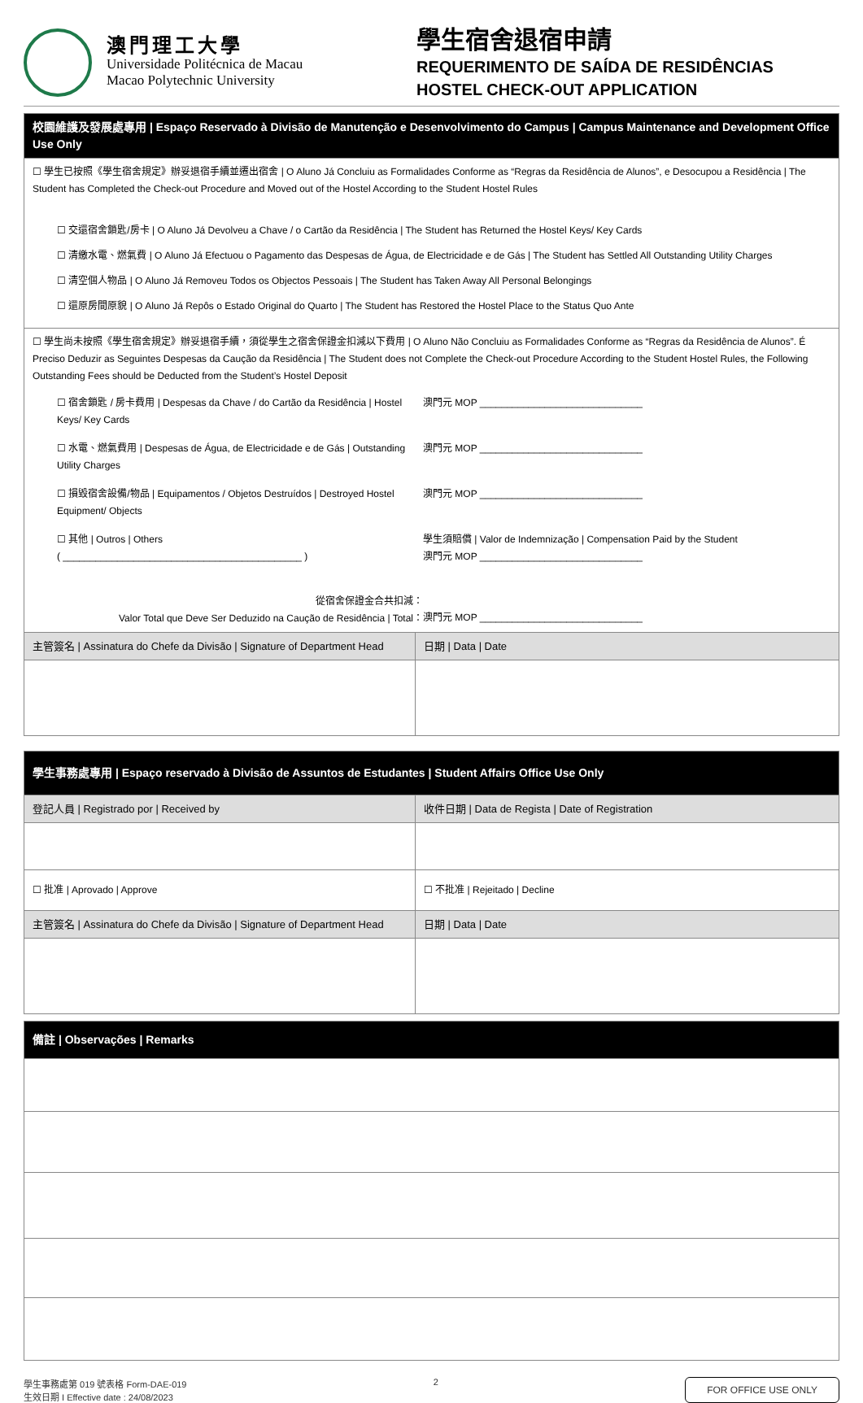澳門理工大學
Universidade Politécnica de Macau
Macao Polytechnic University
學生宿舍退宿申請
REQUERIMENTO DE SAÍDA DE RESIDÊNCIAS
HOSTEL CHECK-OUT APPLICATION
| 校園維護及發展處專用 / Espaço Reservado à Divisão de Manutenção e Desenvolvimento do Campus / Campus Maintenance and Development Office Use Only | |
| ☐ 學生已按照《學生宿舍規定》辦妥退宿手續並遷出宿舍 / O Aluno Já Concluiu as Formalidades Conforme as “Regras da Residência de Alunos”, e Desocupou a Residência / The Student has Completed the Check-out Procedure and Moved out of the Hostel According to the Student Hostel Rules ☐ 交還宿舍鎖匙/房卡 / O Aluno Já Devolveu a Chave / o Cartão da Residência / The Student has Returned the Hostel Keys/ Key Cards ☐ 清繳水電、燃氣費 / O Aluno Já Efectuou o Pagamento das Despesas de Água, de Electricidade e de Gás / The Student has Settled All Outstanding Utility Charges ☐ 清空個人物品 / O Aluno Já Removeu Todos os Objectos Pessoais / The Student has Taken Away All Personal Belongings ☐ 還原房間原貌 / O Aluno Já Repôs o Estado Original do Quarto / The Student has Restored the Hostel Place to the Status Quo Ante | |
| ☐ 學生尚未按照《學生宿舍規定》辦妥退宿手續，須從學生之宿舍保證金扣減以下費用 / O Aluno Não Concluiu as Formalidades Conforme as “Regras da Residência de Alunos”. É Preciso Deduzir as Seguintes Despesas da Caução da Residência / The Student does not Complete the Check-out Procedure According to the Student Hostel Rules, the Following Outstanding Fees should be Deducted from the Student’s Hostel Deposit ☐ 宿舍鎖匙 / 房卡費用 / Despesas da Chave / do Cartão da Residência / Hostel Keys/ Key Cards 澳門元 MOP ______________________________ ☐ 水電、燃氣費用 / Despesas de Água, de Electricidade e de Gás / Outstanding Utility Charges 澳門元 MOP ______________________________ ☐ 損毀宿舍設備/物品 / Equipamentos / Objetos Destruídos / Destroyed Hostel Equipment/ Objects 澳門元 MOP ______________________________ ☐ 其他 / Outros / Others ( ____________________________________________ ) 學生須賠償 / Valor de Indemnização / Compensation Paid by the Student 澳門元 MOP ______________________________ 從宿舍保證金合共扣減： Valor Total que Deve Ser Deduzido na Caução de Residência / Total： 澳門元 MOP ______________________________ | |
| 主管簽名 / Assinatura do Chefe da Divisão / Signature of Department Head | 日期 / Data / Date |
| 學生事務處專用 / Espaço reservado à Divisão de Assuntos de Estudantes / Student Affairs Office Use Only | |
| 登記人員 / Registrado por / Received by | 收件日期 / Data de Regista / Date of Registration |
| ☐ 批准 / Aprovado / Approve | ☐ 不批准 / Rejeitado / Decline |
| 主管簽名 / Assinatura do Chefe da Divisão / Signature of Department Head | 日期 / Data / Date |
| 備註 / Observações / Remarks |
學生事務處第 019 號表格 Form-DAE-019
生效日期 I Effective date : 24/08/2023
2
FOR OFFICE USE ONLY